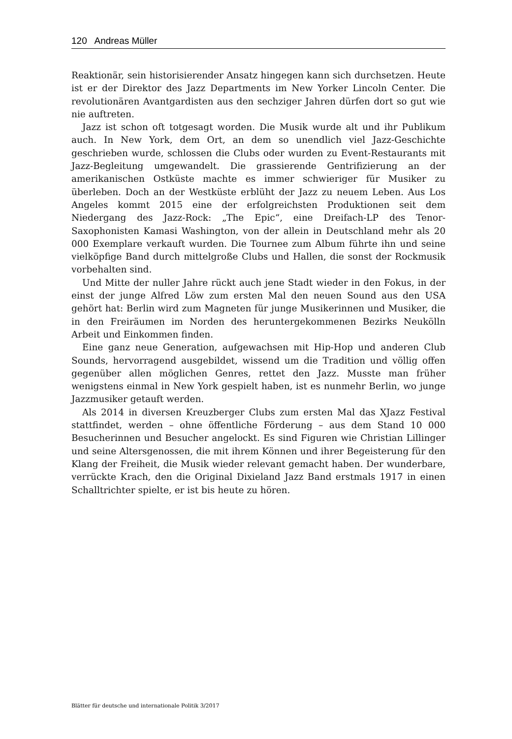120 Andreas Müller
Reaktionär, sein historisierender Ansatz hingegen kann sich durchsetzen. Heute ist er der Direktor des Jazz Departments im New Yorker Lincoln Center. Die revolutionären Avantgardisten aus den sechziger Jahren dürfen dort so gut wie nie auftreten.
Jazz ist schon oft totgesagt worden. Die Musik wurde alt und ihr Publikum auch. In New York, dem Ort, an dem so unendlich viel Jazz-Geschichte geschrieben wurde, schlossen die Clubs oder wurden zu Event-Restaurants mit Jazz-Begleitung umgewandelt. Die grassierende Gentrifizierung an der amerikanischen Ostküste machte es immer schwieriger für Musiker zu überleben. Doch an der Westküste erblüht der Jazz zu neuem Leben. Aus Los Angeles kommt 2015 eine der erfolgreichsten Produktionen seit dem Niedergang des Jazz-Rock: „The Epic“, eine Dreifach-LP des Tenor-Saxophonisten Kamasi Washington, von der allein in Deutschland mehr als 20 000 Exemplare verkauft wurden. Die Tournee zum Album führte ihn und seine vielköpfige Band durch mittelgroße Clubs und Hallen, die sonst der Rockmusik vorbehalten sind.
Und Mitte der nuller Jahre rückt auch jene Stadt wieder in den Fokus, in der einst der junge Alfred Löw zum ersten Mal den neuen Sound aus den USA gehört hat: Berlin wird zum Magneten für junge Musikerinnen und Musiker, die in den Freiräumen im Norden des heruntergekommenen Bezirks Neukölln Arbeit und Einkommen finden.
Eine ganz neue Generation, aufgewachsen mit Hip-Hop und anderen Club Sounds, hervorragend ausgebildet, wissend um die Tradition und völlig offen gegenüber allen möglichen Genres, rettet den Jazz. Musste man früher wenigstens einmal in New York gespielt haben, ist es nunmehr Berlin, wo junge Jazzmusiker getauft werden.
Als 2014 in diversen Kreuzberger Clubs zum ersten Mal das XJazz Festival stattfindet, werden – ohne öffentliche Förderung – aus dem Stand 10 000 Besucherinnen und Besucher angelockt. Es sind Figuren wie Christian Lillinger und seine Altersgenossen, die mit ihrem Können und ihrer Begeisterung für den Klang der Freiheit, die Musik wieder relevant gemacht haben. Der wunderbare, verrückte Krach, den die Original Dixieland Jazz Band erstmals 1917 in einen Schalltrichter spielte, er ist bis heute zu hören.
Blätter für deutsche und internationale Politik 3/2017